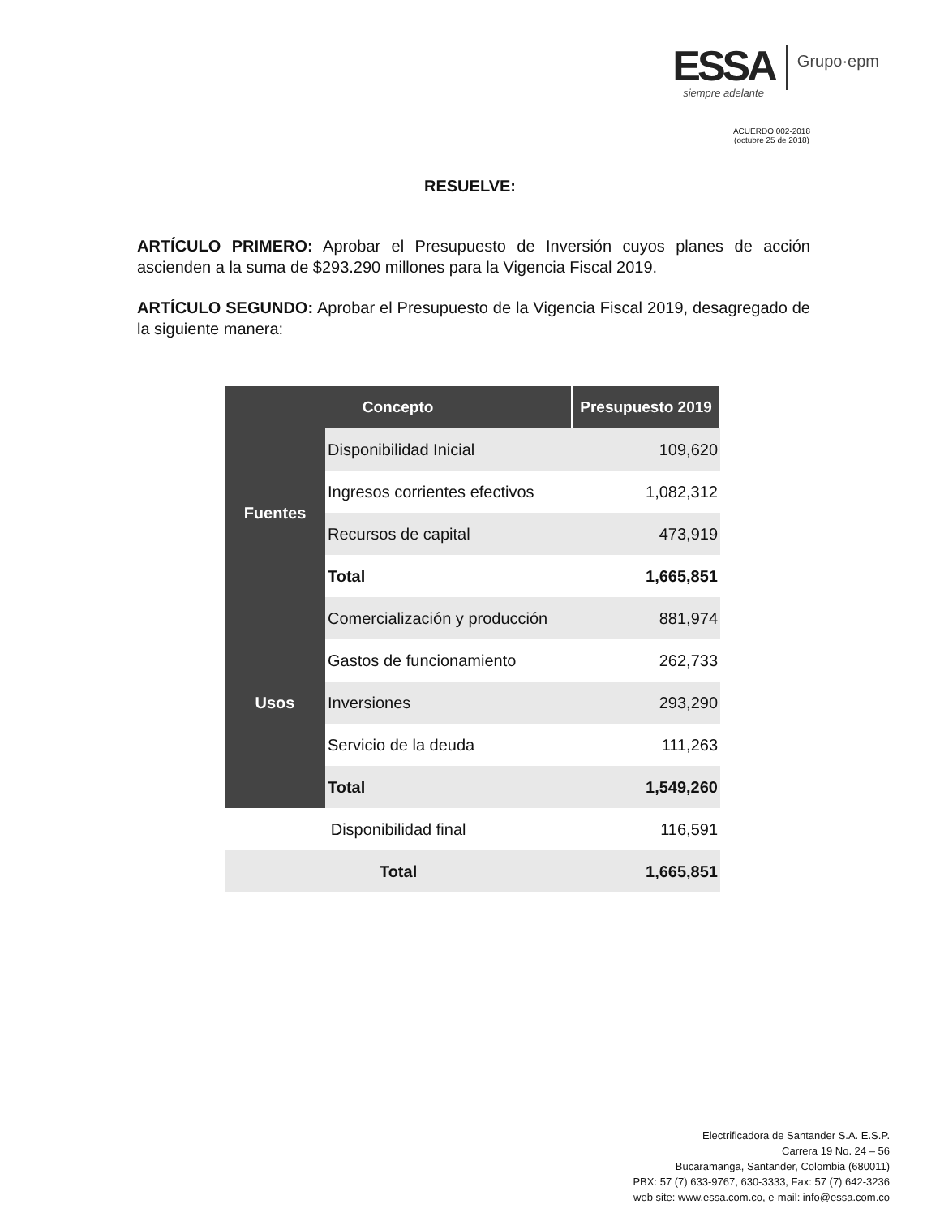ESSA
siempre adelante
Grupo·epm
ACUERDO 002-2018
(octubre 25 de 2018)
RESUELVE:
ARTÍCULO PRIMERO: Aprobar el Presupuesto de Inversión cuyos planes de acción ascienden a la suma de $293.290 millones para la Vigencia Fiscal 2019.
ARTÍCULO SEGUNDO: Aprobar el Presupuesto de la Vigencia Fiscal 2019, desagregado de la siguiente manera:
| Concepto | | Presupuesto 2019 |
| --- | --- | --- |
| Fuentes | Disponibilidad Inicial | 109,620 |
| | Ingresos corrientes efectivos | 1,082,312 |
| | Recursos de capital | 473,919 |
| | Total | 1,665,851 |
| Usos | Comercialización y producción | 881,974 |
| | Gastos de funcionamiento | 262,733 |
| | Inversiones | 293,290 |
| | Servicio de la deuda | 111,263 |
| | Total | 1,549,260 |
| Disponibilidad final | | 116,591 |
| Total | | 1,665,851 |
Electrificadora de Santander S.A. E.S.P.
Carrera 19 No. 24 – 56
Bucaramanga, Santander, Colombia (680011)
PBX: 57 (7) 633-9767, 630-3333, Fax: 57 (7) 642-3236
web site: www.essa.com.co, e-mail: info@essa.com.co